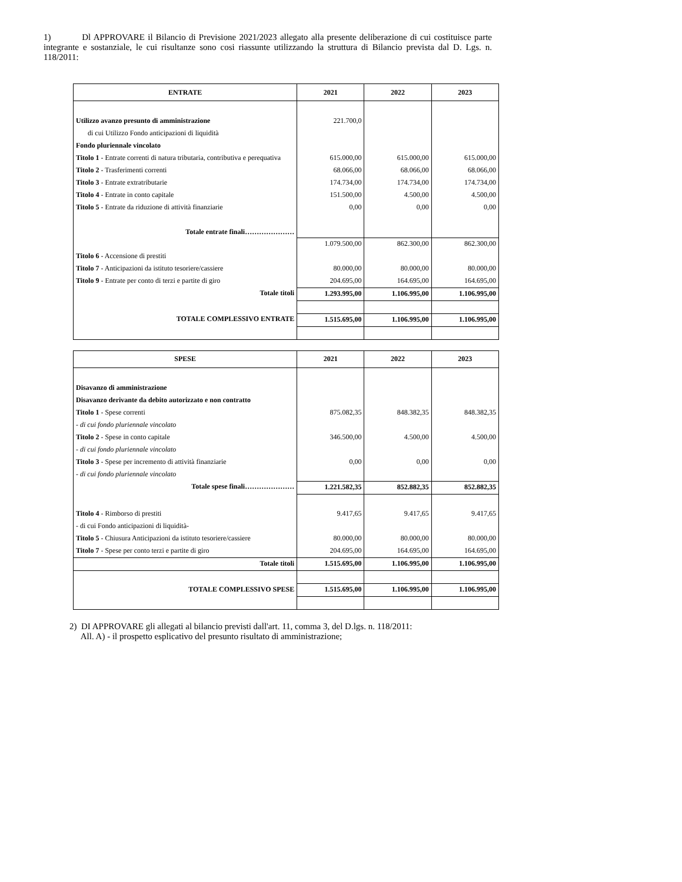1) Dl APPROVARE il Bilancio di Previsione 2021/2023 allegato alla presente deliberazione di cui costituisce parte integrante e sostanziale, le cui risultanze sono cosi riassunte utilizzando la struttura di Bilancio prevista dal D. Lgs. n. 118/2011:
| ENTRATE | 2021 | 2022 | 2023 |
| --- | --- | --- | --- |
| Utilizzo avanzo presunto di amministrazione | 221.700,0 | | |
| di cui Utilizzo Fondo anticipazioni di liquidità | | | |
| Fondo pluriennale vincolato | | | |
| Titolo 1 - Entrate correnti di natura tributaria, contributiva e perequativa | 615.000,00 | 615.000,00 | 615.000,00 |
| Titolo 2 - Trasferimenti correnti | 68.066,00 | 68.066,00 | 68.066,00 |
| Titolo 3 - Entrate extratributarie | 174.734,00 | 174.734,00 | 174.734,00 |
| Titolo 4 - Entrate in conto capitale | 151.500,00 | 4.500,00 | 4.500,00 |
| Titolo 5 - Entrate da riduzione di attività finanziarie | 0,00 | 0,00 | 0,00 |
| Totale entrate finali………………… | | | |
| | 1.079.500,00 | 862.300,00 | 862.300,00 |
| Titolo 6 - Accensione di prestiti | | | |
| Titolo 7 - Anticipazioni da istituto tesoriere/cassiere | 80.000,00 | 80.000,00 | 80.000,00 |
| Titolo 9 - Entrate per conto di terzi e partite di giro | 204.695,00 | 164.695,00 | 164.695,00 |
| Totale titoli | 1.293.995,00 | 1.106.995,00 | 1.106.995,00 |
| TOTALE COMPLESSIVO ENTRATE | 1.515.695,00 | 1.106.995,00 | 1.106.995,00 |
| SPESE | 2021 | 2022 | 2023 |
| --- | --- | --- | --- |
| Disavanzo di amministrazione | | | |
| Disavanzo derivante da debito autorizzato e non contratto | | | |
| Titolo 1 - Spese correnti | 875.082,35 | 848.382,35 | 848.382,35 |
| - di cui fondo pluriennale vincolato | | | |
| Titolo 2 - Spese in conto capitale | 346.500,00 | 4.500,00 | 4.500,00 |
| - di cui fondo pluriennale vincolato | | | |
| Titolo 3 - Spese per incremento di attività finanziarie | 0,00 | 0,00 | 0,00 |
| - di cui fondo pluriennale vincolato | | | |
| Totale spese finali………………… | 1.221.582,35 | 852.882,35 | 852.882,35 |
| Titolo 4 - Rimborso di prestiti | 9.417,65 | 9.417,65 | 9.417,65 |
| - di cui Fondo anticipazioni di liquidità- | | | |
| Titolo 5 - Chiusura Anticipazioni da istituto tesoriere/cassiere | 80.000,00 | 80.000,00 | 80.000,00 |
| Titolo 7 - Spese per conto terzi e partite di giro | 204.695,00 | 164.695,00 | 164.695,00 |
| Totale titoli | 1.515.695,00 | 1.106.995,00 | 1.106.995,00 |
| TOTALE COMPLESSIVO SPESE | 1.515.695,00 | 1.106.995,00 | 1.106.995,00 |
2) DI APPROVARE gli allegati al bilancio previsti dall'art. 11, comma 3, del D.lgs. n. 118/2011:
All. A) - il prospetto esplicativo del presunto risultato di amministrazione;